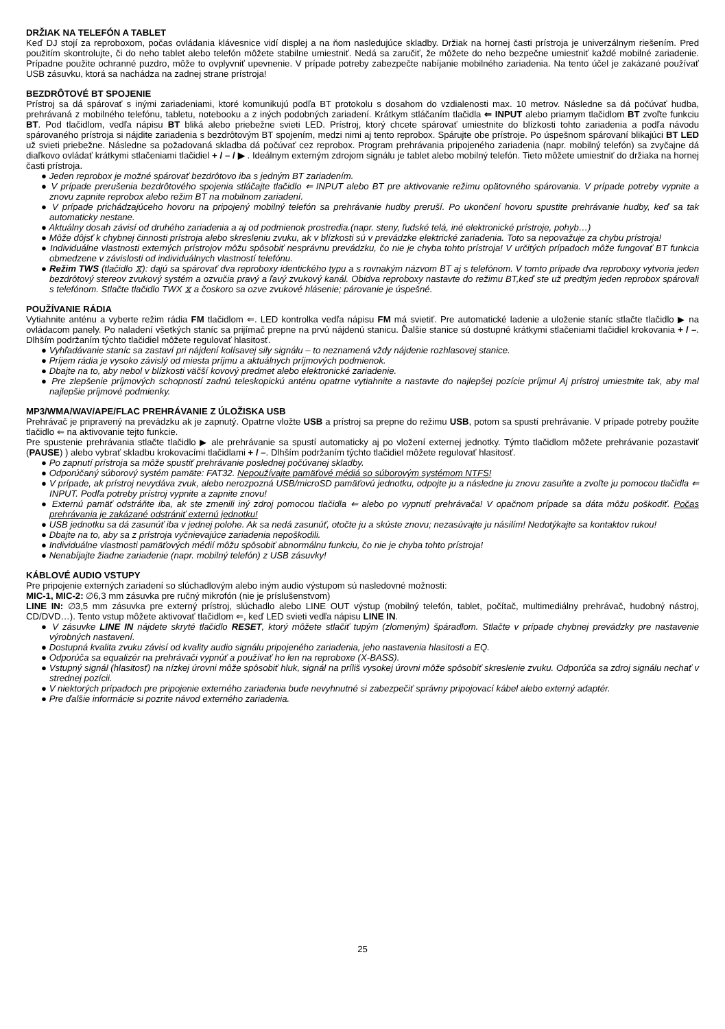DRŽIAK NA TELEFÓN A TABLET
Keď DJ stojí za reproboxom, počas ovládania klávesnice vidí displej a na ňom nasledujúce skladby. Držiak na hornej časti prístroja je univerzálnym riešením. Pred použitím skontrolujte, či do neho tablet alebo telefón môžete stabilne umiestniť. Nedá sa zaručiť, že môžete do neho bezpečne umiestniť každé mobilné zariadenie. Prípadne použite ochranné puzdro, môže to ovplyvniť upevnenie. V prípade potreby zabezpečte nabíjanie mobilného zariadenia. Na tento účel je zakázané používať USB zásuvku, ktorá sa nachádza na zadnej strane prístroja!
BEZDRÔTOVÉ BT SPOJENIE
Prístroj sa dá spárovať s inými zariadeniami, ktoré komunikujú podľa BT protokolu s dosahom do vzdialenosti max. 10 metrov. Následne sa dá počúvať hudba, prehrávaná z mobilného telefónu, tabletu, notebooku a z iných podobných zariadení. Krátkym stláčaním tlačidla ⇐ INPUT alebo priamym tlačidlom BT zvoľte funkciu BT. Pod tlačidlom, vedľa nápisu BT bliká alebo priebežne svieti LED. Prístroj, ktorý chcete spárovať umiestnite do blízkosti tohto zariadenia a podľa návodu spárovaného prístroja si nájdite zariadenia s bezdrôtovým BT spojením, medzi nimi aj tento reprobox. Spárujte obe prístroje. Po úspešnom spárovaní blikajúci BT LED už svieti priebežne. Následne sa požadovaná skladba dá počúvať cez reprobox. Program prehrávania pripojeného zariadenia (napr. mobilný telefón) sa zvyčajne dá diaľkovo ovládať krátkymi stlačeniami tlačidiel + / – / ▶ . Ideálnym externým zdrojom signálu je tablet alebo mobilný telefón. Tieto môžete umiestniť do držiaka na hornej časti prístroja.
● Jeden reprobox je možné spárovať bezdrôtovo iba s jedným BT zariadením.
● V prípade prerušenia bezdrôtového spojenia stláčajte tlačidlo ⇐ INPUT alebo BT pre aktivovanie režimu opätovného spárovania. V prípade potreby vypnite a znovu zapnite reprobox alebo režim BT na mobilnom zariadení.
● V prípade prichádzajúceho hovoru na pripojený mobilný telefón sa prehrávanie hudby preruší. Po ukončení hovoru spustite prehrávanie hudby, keď sa tak automaticky nestane.
● Aktuálny dosah závisí od druhého zariadenia a aj od podmienok prostredia.(napr. steny, ľudské telá, iné elektronické prístroje, pohyb…)
● Môže dôjsť k chybnej činnosti prístroja alebo skresleniu zvuku, ak v blízkosti sú v prevádzke elektrické zariadenia. Toto sa nepovažuje za chybu prístroja!
● Individuálne vlastnosti externých prístrojov môžu spôsobiť nesprávnu prevádzku, čo nie je chyba tohto prístroja! V určitých prípadoch môže fungovať BT funkcia obmedzene v závislosti od individuálnych vlastností telefónu.
● Režim TWS (tlačidlo ⧖): dajú sa spárovať dva reproboxy identického typu a s rovnakým názvom BT aj s telefónom. V tomto prípade dva reproboxy vytvoria jeden bezdrôtový stereov zvukový systém a ozvučia pravý a ľavý zvukový kanál. Obidva reproboxy nastavte do režimu BT,keď ste už predtým jeden reprobox spárovali s telefónom. Stlačte tlačidlo TWX ⧖ a čoskoro sa ozve zvukové hlásenie; párovanie je úspešné.
POUŽÍVANIE RÁDIA
Vytiahnite anténu a vyberte režim rádia FM tlačidlom ⇐. LED kontrolka vedľa nápisu FM má svietiť. Pre automatické ladenie a uloženie staníc stlačte tlačidlo ▶ na ovládacom panely. Po naladení všetkých staníc sa prijímač prepne na prvú nájdenú stanicu. Ďalšie stanice sú dostupné krátkymi stlačeniami tlačidiel krokovania + / –. Dlhším podržaním týchto tlačidiel môžete regulovať hlasitosť.
● Vyhľadávanie staníc sa zastaví pri nájdení kolísavej sily signálu – to neznamená vždy nájdenie rozhlasovej stanice.
● Príjem rádia je vysoko závislý od miesta príjmu a aktuálnych príjmových podmienok.
● Dbajte na to, aby nebol v blízkosti väčší kovový predmet alebo elektronické zariadenie.
● Pre zlepšenie príjmových schopností zadnú teleskopickú anténu opatrne vytiahnite a nastavte do najlepšej pozície príjmu! Aj prístroj umiestnite tak, aby mal najlepšie príjmové podmienky.
MP3/WMA/WAV/APE/FLAC PREHRÁVANIE Z ÚLOŽISKA USB
Prehrávač je pripravený na prevádzku ak je zapnutý. Opatrne vložte USB a prístroj sa prepne do režimu USB, potom sa spustí prehrávanie. V prípade potreby použite tlačidlo ⇐ na aktivovanie tejto funkcie.
Pre spustenie prehrávania stlačte tlačidlo ▶ ale prehrávanie sa spustí automaticky aj po vložení externej jednotky. Týmto tlačidlom môžete prehrávanie pozastaviť (PAUSE) ) alebo vybrať skladbu krokovacími tlačidlami + / –. Dlhším podržaním týchto tlačidiel môžete regulovať hlasitosť.
● Po zapnutí prístroja sa môže spustiť prehrávanie poslednej počúvanej skladby.
● Odporúčaný súborový systém pamäte: FAT32. Nepoužívajte pamäťové médiá so súborovým systémom NTFS!
● V prípade, ak prístroj nevydáva zvuk, alebo nerozpozná USB/microSD pamäťovú jednotku, odpojte ju a následne ju znovu zasuňte a zvoľte ju pomocou tlačidla ⇐ INPUT. Podľa potreby prístroj vypnite a zapnite znovu!
● Externú pamäť odstráňte iba, ak ste zmenili iný zdroj pomocou tlačidla ⇐ alebo po vypnutí prehrávača! V opačnom prípade sa dáta môžu poškodiť. Počas prehrávania je zakázané odstrániť externú jednotku!
● USB jednotku sa dá zasunúť iba v jednej polohe. Ak sa nedá zasunúť, otočte ju a skúste znovu; nezasúvajte ju násilím! Nedotýkajte sa kontaktov rukou!
● Dbajte na to, aby sa z prístroja vyčnievajúce zariadenia nepoškodili.
● Individuálne vlastnosti pamäťových médií môžu spôsobiť abnormálnu funkciu, čo nie je chyba tohto prístroja!
● Nenabíjajte žiadne zariadenie (napr. mobilný telefón) z USB zásuvky!
KÁBLOVÉ AUDIO VSTUPY
Pre pripojenie externých zariadení so slúchadlovým alebo iným audio výstupom sú nasledovné možnosti:
MIC-1, MIC-2: ∅6,3 mm zásuvka pre ručný mikrofón (nie je príslušenstvom)
LINE IN: ∅3,5 mm zásuvka pre externý prístroj, slúchadlo alebo LINE OUT výstup (mobilný telefón, tablet, počítač, multimediálny prehrávač, hudobný nástroj, CD/DVD…). Tento vstup môžete aktivovať tlačidlom ⇐, keď LED svieti vedľa nápisu LINE IN.
● V zásuvke LINE IN nájdete skryté tlačidlo RESET, ktorý môžete stlačiť tupým (zlomeným) špáradlom. Stlačte v prípade chybnej prevádzky pre nastavenie výrobných nastavení.
● Dostupná kvalita zvuku závisí od kvality audio signálu pripojeného zariadenia, jeho nastavenia hlasitosti a EQ.
● Odporúča sa equalizér na prehrávači vypnúť a používať ho len na reproboxe (X-BASS).
● Vstupný signál (hlasitosť) na nízkej úrovni môže spôsobiť hluk, signál na príliš vysokej úrovni môže spôsobiť skreslenie zvuku. Odporúča sa zdroj signálu nechať v strednej pozícii.
● V niektorých prípadoch pre pripojenie externého zariadenia bude nevyhnutné si zabezpečiť správny pripojovací kábel alebo externý adaptér.
● Pre ďalšie informácie si pozrite návod externého zariadenia.
25